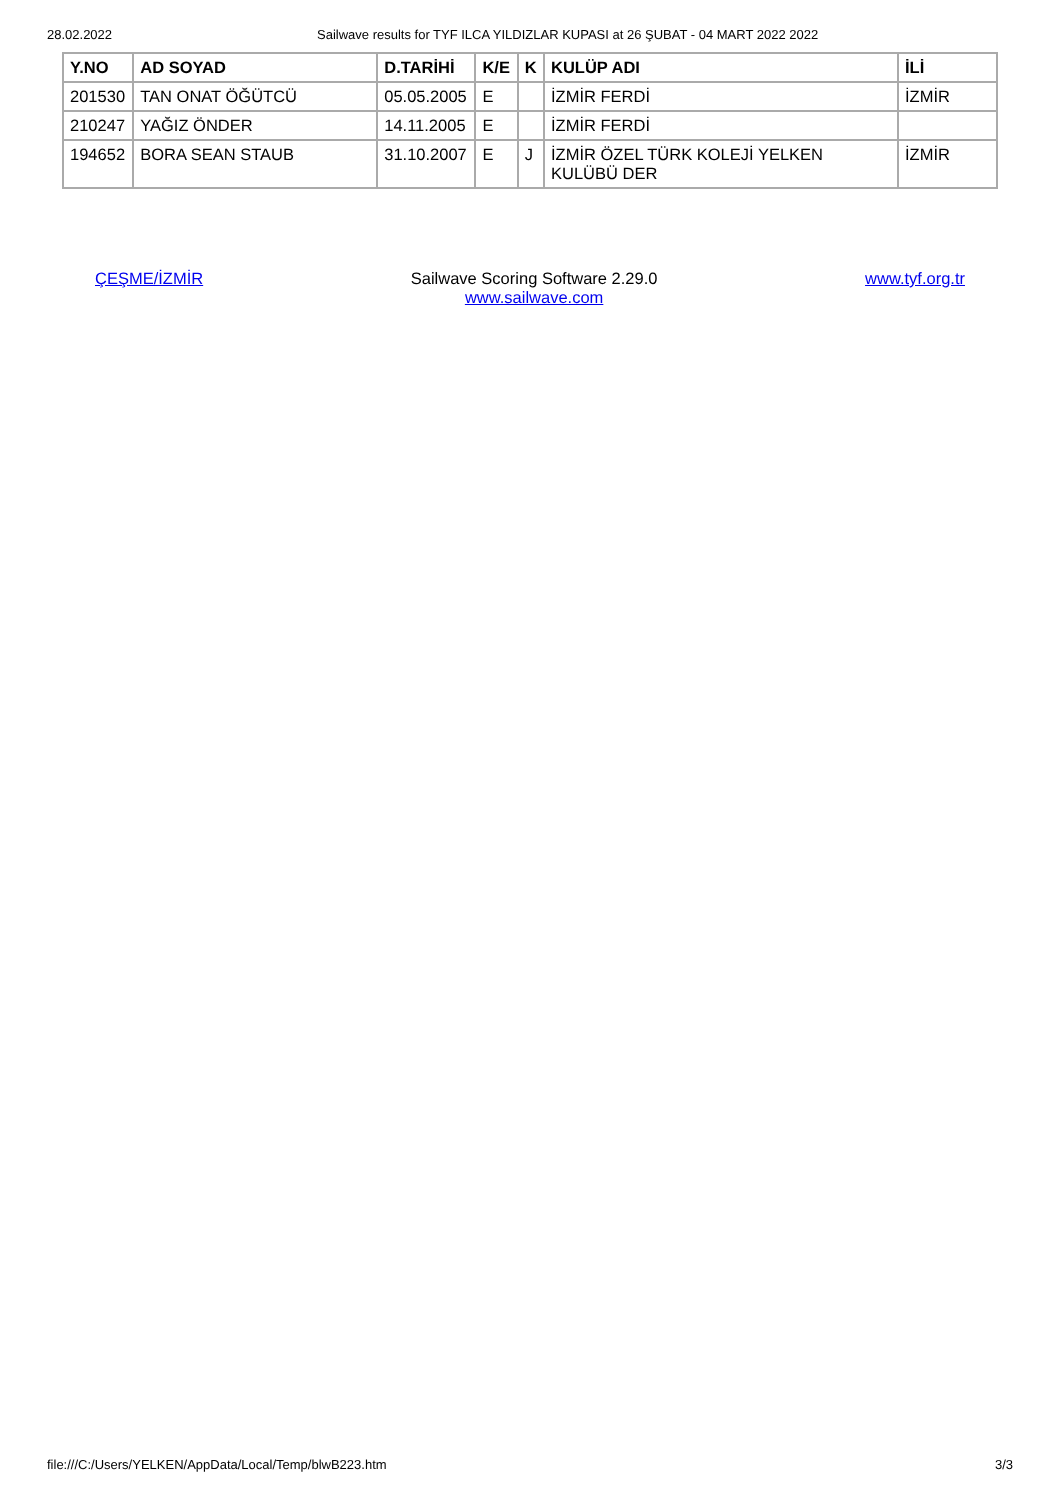28.02.2022 Sailwave results for TYF ILCA YILDIZLAR KUPASI at 26 ŞUBAT - 04 MART 2022 2022
| Y.NO | AD SOYAD | D.TARİHİ | K/E | K | KULÜP ADI | İLİ |
| --- | --- | --- | --- | --- | --- | --- |
| 201530 | TAN ONAT ÖĞÜTCÜ | 05.05.2005 | E | | İZMİR FERDİ | İZMİR |
| 210247 | YAĞIZ ÖNDER | 14.11.2005 | E | | İZMİR FERDİ | |
| 194652 | BORA SEAN STAUB | 31.10.2007 | E | J | İZMİR ÖZEL TÜRK KOLEJİ YELKEN KULÜBÜ DER | İZMİR |
ÇEŞME/İZMİR Sailwave Scoring Software 2.29.0
www.sailwave.com
www.tyf.org.tr
file:///C:/Users/YELKEN/AppData/Local/Temp/blwB223.htm 3/3